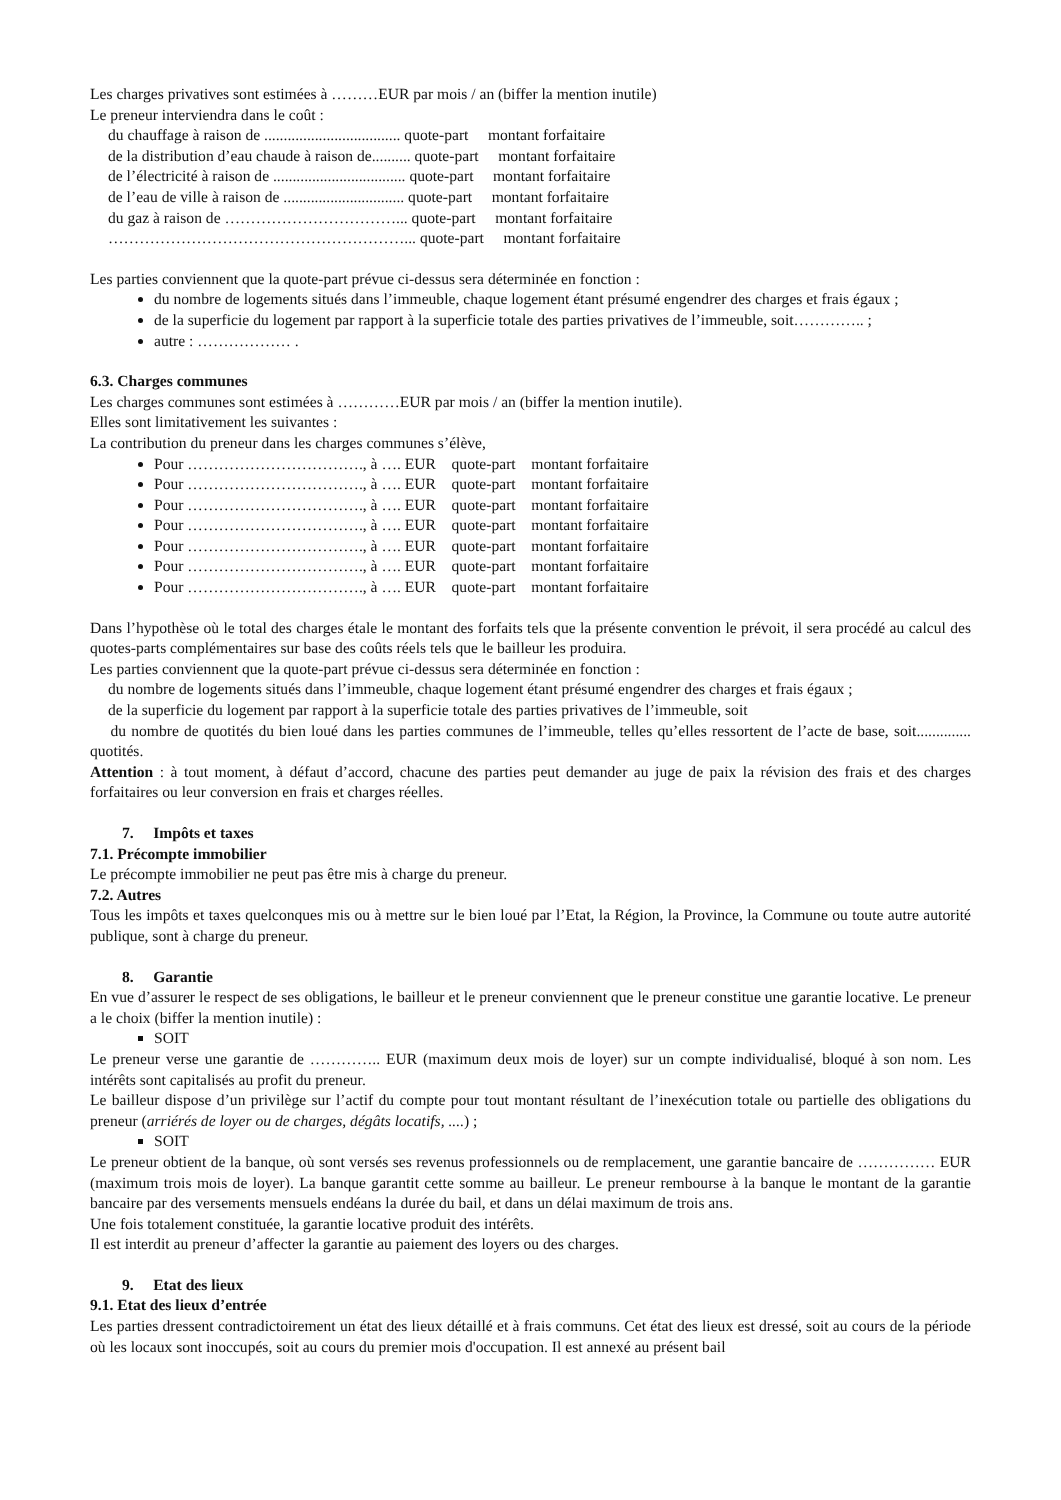Les charges privatives sont estimées à ………EUR par mois / an (biffer la mention inutile)
Le preneur interviendra dans le coût :
du chauffage à raison de ................................... quote-part montant forfaitaire
de la distribution d’eau chaude à raison de.......... quote-part montant forfaitaire
de l’électricité à raison de .................................. quote-part montant forfaitaire
de l’eau de ville à raison de ............................... quote-part montant forfaitaire
du gaz à raison de ……………………………... quote-part montant forfaitaire
…………………………………………………... quote-part montant forfaitaire
Les parties conviennent que la quote-part prévue ci-dessus sera déterminée en fonction :
du nombre de logements situés dans l’immeuble, chaque logement étant présumé engendrer des charges et frais égaux ;
de la superficie du logement par rapport à la superficie totale des parties privatives de l’immeuble, soit………….. ;
autre : ……………… .
6.3. Charges communes
Les charges communes sont estimées à …………EUR par mois / an (biffer la mention inutile).
Elles sont limitativement les suivantes :
La contribution du preneur dans les charges communes s’élève,
Pour ……………………………., à …. EUR quote-part montant forfaitaire
Pour ……………………………., à …. EUR quote-part montant forfaitaire
Pour ……………………………., à …. EUR quote-part montant forfaitaire
Pour ……………………………., à …. EUR quote-part montant forfaitaire
Pour ……………………………., à …. EUR quote-part montant forfaitaire
Pour ……………………………., à …. EUR quote-part montant forfaitaire
Pour ……………………………., à …. EUR quote-part montant forfaitaire
Dans l’hypothèse où le total des charges étale le montant des forfaits tels que la présente convention le prévoit, il sera procédé au calcul des quotes-parts complémentaires sur base des coûts réels tels que le bailleur les produira.
Les parties conviennent que la quote-part prévue ci-dessus sera déterminée en fonction :
du nombre de logements situés dans l’immeuble, chaque logement étant présumé engendrer des charges et frais égaux ;
de la superficie du logement par rapport à la superficie totale des parties privatives de l’immeuble, soit
du nombre de quotités du bien loué dans les parties communes de l’immeuble, telles qu’elles ressortent de l’acte de base, soit.............. quotités.
Attention : à tout moment, à défaut d’accord, chacune des parties peut demander au juge de paix la révision des frais et des charges forfaitaires ou leur conversion en frais et charges réelles.
7. Impôts et taxes
7.1. Précompte immobilier
Le précompte immobilier ne peut pas être mis à charge du preneur.
7.2. Autres
Tous les impôts et taxes quelconques mis ou à mettre sur le bien loué par l’Etat, la Région, la Province, la Commune ou toute autre autorité publique, sont à charge du preneur.
8. Garantie
En vue d’assurer le respect de ses obligations, le bailleur et le preneur conviennent que le preneur constitue une garantie locative. Le preneur a le choix (biffer la mention inutile) :
SOIT
Le preneur verse une garantie de ………….. EUR (maximum deux mois de loyer) sur un compte individualisé, bloqué à son nom. Les intérêts sont capitalisés au profit du preneur.
Le bailleur dispose d’un privilège sur l’actif du compte pour tout montant résultant de l’inexécution totale ou partielle des obligations du preneur (arriérés de loyer ou de charges, dégâts locatifs, ....) ;
SOIT
Le preneur obtient de la banque, où sont versés ses revenus professionnels ou de remplacement, une garantie bancaire de …………… EUR (maximum trois mois de loyer). La banque garantit cette somme au bailleur. Le preneur rembourse à la banque le montant de la garantie bancaire par des versements mensuels endéans la durée du bail, et dans un délai maximum de trois ans.
Une fois totalement constituée, la garantie locative produit des intérêts.
Il est interdit au preneur d’affecter la garantie au paiement des loyers ou des charges.
9. Etat des lieux
9.1. Etat des lieux d’entrée
Les parties dressent contradictoirement un état des lieux détaillé et à frais communs. Cet état des lieux est dressé, soit au cours de la période où les locaux sont inoccupés, soit au cours du premier mois d'occupation. Il est annexé au présent bail